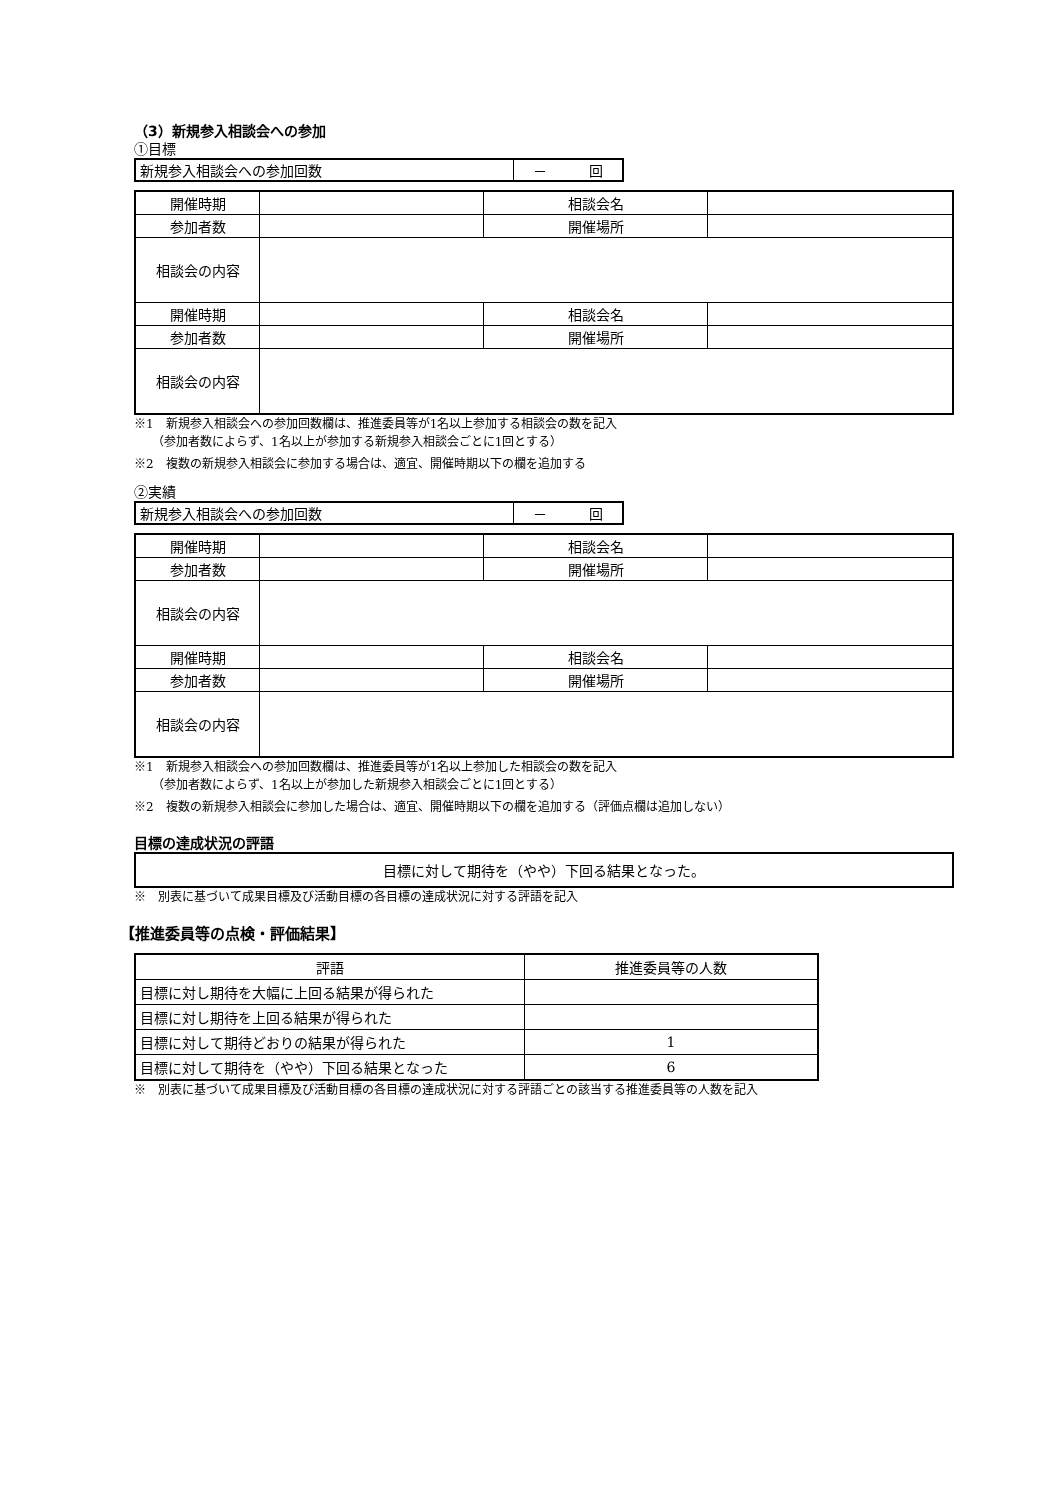（3）新規参入相談会への参加
①目標
| 新規参入相談会への参加回数 | － 回 |
| 開催時期 | | 相談会名 | |
| 参加者数 | | 開催場所 | |
| 相談会の内容 | | | |
| 開催時期 | | 相談会名 | |
| 参加者数 | | 開催場所 | |
| 相談会の内容 | | | |
※1　新規参入相談会への参加回数欄は、推進委員等が1名以上参加する相談会の数を記入
　　（参加者数によらず、1名以上が参加する新規参入相談会ごとに1回とする）
※2　複数の新規参入相談会に参加する場合は、適宜、開催時期以下の欄を追加する
②実績
| 新規参入相談会への参加回数 | － 回 |
| 開催時期 | | 相談会名 | |
| 参加者数 | | 開催場所 | |
| 相談会の内容 | | | |
| 開催時期 | | 相談会名 | |
| 参加者数 | | 開催場所 | |
| 相談会の内容 | | | |
※1　新規参入相談会への参加回数欄は、推進委員等が1名以上参加した相談会の数を記入
　　（参加者数によらず、1名以上が参加した新規参入相談会ごとに1回とする）
※2　複数の新規参入相談会に参加した場合は、適宜、開催時期以下の欄を追加する（評価点欄は追加しない）
目標の達成状況の評語
| 目標に対して期待を（やや）下回る結果となった。 |
※　別表に基づいて成果目標及び活動目標の各目標の達成状況に対する評語を記入
【推進委員等の点検・評価結果】
| 評語 | 推進委員等の人数 |
| --- | --- |
| 目標に対し期待を大幅に上回る結果が得られた | |
| 目標に対し期待を上回る結果が得られた | |
| 目標に対して期待どおりの結果が得られた | 1 |
| 目標に対して期待を（やや）下回る結果となった | 6 |
※　別表に基づいて成果目標及び活動目標の各目標の達成状況に対する評語ごとの該当する推進委員等の人数を記入